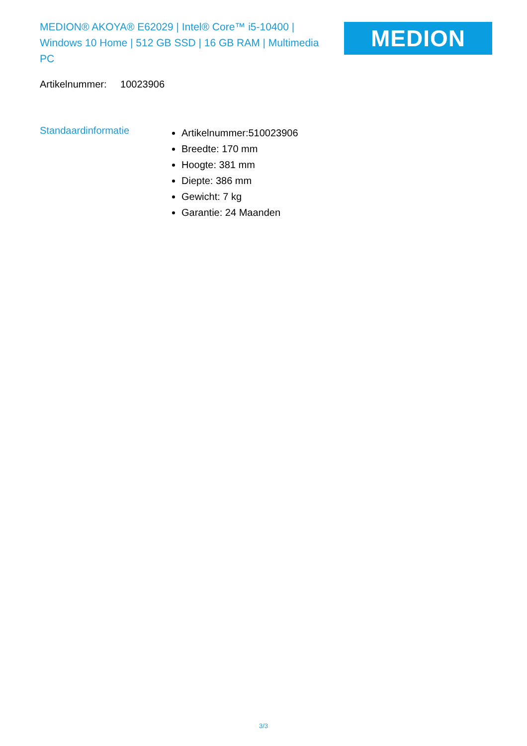MEDION® AKOYA® E62029 | Intel® Core™ i5-10400 | Windows 10 Home | 512 GB SSD | 16 GB RAM | Multimedia PC
MEDION
Artikelnummer: 10023906
Standaardinformatie
Artikelnummer:510023906
Breedte: 170 mm
Hoogte: 381 mm
Diepte: 386 mm
Gewicht: 7 kg
Garantie: 24 Maanden
3/3